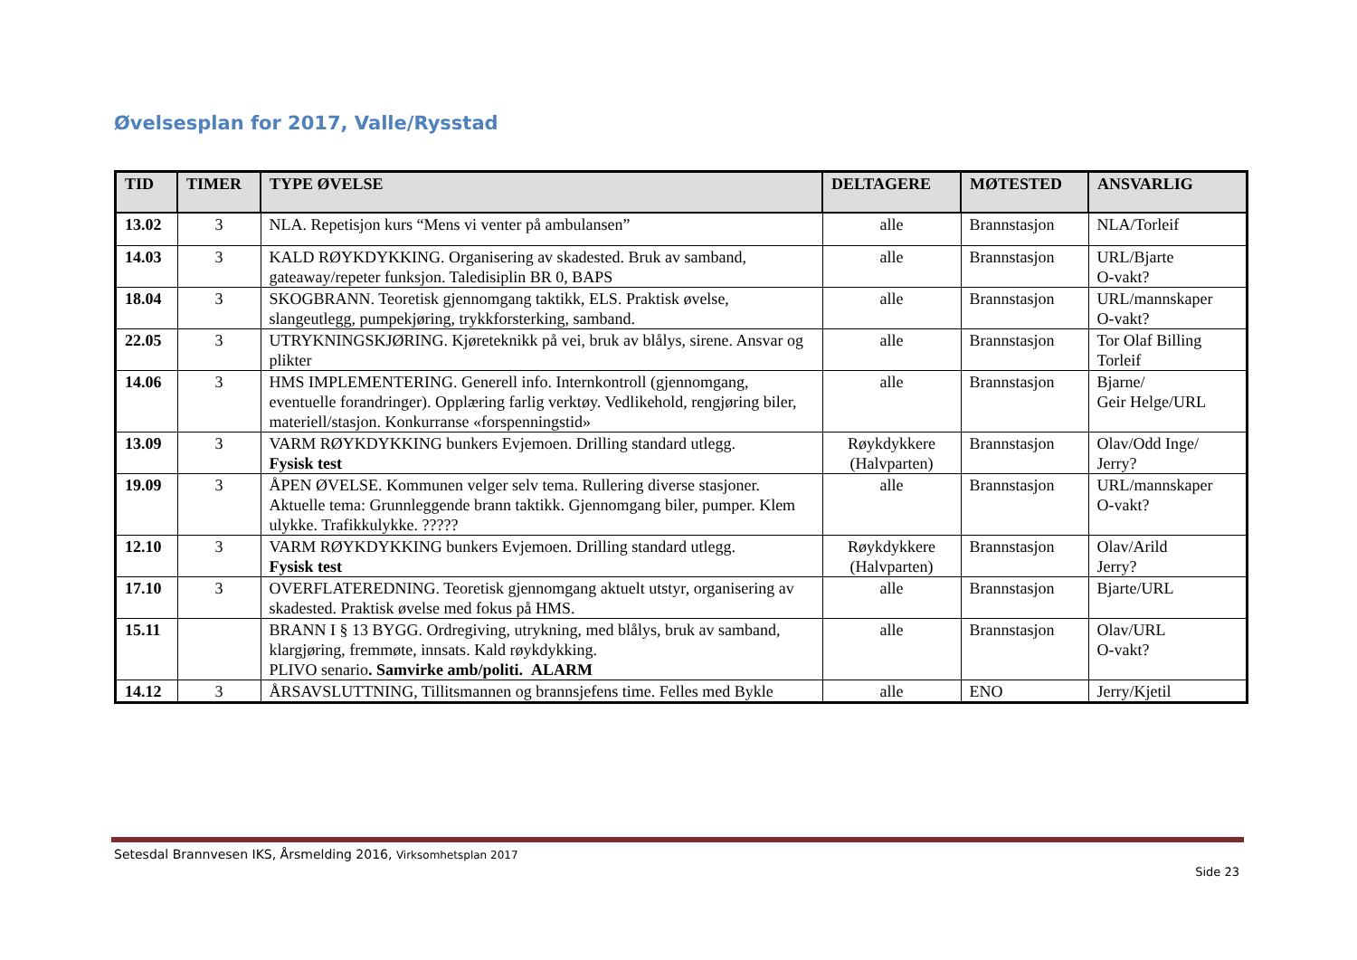Øvelsesplan for 2017, Valle/Rysstad
| TID | TIMER | TYPE ØVELSE | DELTAGERE | MØTESTED | ANSVARLIG |
| --- | --- | --- | --- | --- | --- |
| 13.02 | 3 | NLA. Repetisjon kurs “Mens vi venter på ambulansen” | alle | Brannstasjon | NLA/Torleif |
| 14.03 | 3 | KALD RØYKDYKKING. Organisering av skadested. Bruk av samband, gateaway/repeter funksjon. Taledisiplin BR 0, BAPS | alle | Brannstasjon | URL/Bjarte O-vakt? |
| 18.04 | 3 | SKOGBRANN. Teoretisk gjennomgang taktikk, ELS. Praktisk øvelse, slangeutlegg, pumpekjøring, trykkforsterking, samband. | alle | Brannstasjon | URL/mannskaper O-vakt? |
| 22.05 | 3 | UTRYKNINGSKJØRING. Kjøreteknikk på vei, bruk av blålys, sirene. Ansvar og plikter | alle | Brannstasjon | Tor Olaf Billing Torleif |
| 14.06 | 3 | HMS IMPLEMENTERING. Generell info. Internkontroll (gjennomgang, eventuelle forandringer). Opplæring farlig verktøy. Vedlikehold, rengjøring biler, materiell/stasjon. Konkurranse «forspenningstid» | alle | Brannstasjon | Bjarne/ Geir Helge/URL |
| 13.09 | 3 | VARM RØYKDYKKING bunkers Evjemoen. Drilling standard utlegg. Fysisk test | Røykdykkere (Halvparten) | Brannstasjon | Olav/Odd Inge/ Jerry? |
| 19.09 | 3 | ÅPEN ØVELSE. Kommunen velger selv tema. Rullering diverse stasjoner. Aktuelle tema: Grunnleggende brann taktikk. Gjennomgang biler, pumper. Klem ulykke. Trafikkulykke. ????? | alle | Brannstasjon | URL/mannskaper O-vakt? |
| 12.10 | 3 | VARM RØYKDYKKING bunkers Evjemoen. Drilling standard utlegg. Fysisk test | Røykdykkere (Halvparten) | Brannstasjon | Olav/Arild Jerry? |
| 17.10 | 3 | OVERFLATEREDNING. Teoretisk gjennomgang aktuelt utstyr, organisering av skadested. Praktisk øvelse med fokus på HMS. | alle | Brannstasjon | Bjarte/URL |
| 15.11 | | BRANN I § 13 BYGG. Ordregiving, utrykning, med blålys, bruk av samband, klargjøring, fremmøte, innsats. Kald røykdykking. PLIVO senario . Samvirke amb/politi. ALARM | alle | Brannstasjon | Olav/URL O-vakt? |
| 14.12 | 3 | ÅRSAVSLUTTNING, Tillitsmannen og brannsjefens time. Felles med Bykle | alle | ENO | Jerry/Kjetil |
Setesdal Brannvesen IKS, Årsmelding 2016, Virksomhetsplan 2017
Side 23